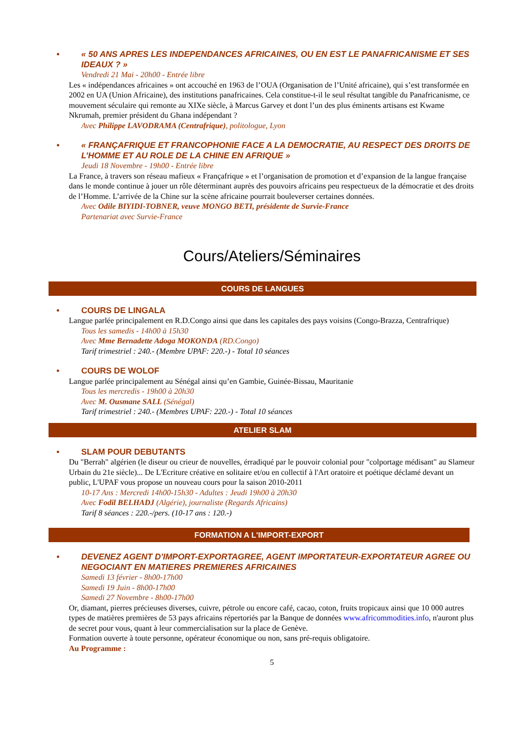• « 50 ANS APRES LES INDEPENDANCES AFRICAINES, OU EN EST LE PANAFRICANISME ET SES IDEAUX ? »
Vendredi 21 Mai - 20h00 - Entrée libre
Les « indépendances africaines » ont accouché en 1963 de l’OUA (Organisation de l’Unité africaine), qui s’est transformée en 2002 en UA (Union Africaine), des institutions panafricaines. Cela constitue-t-il le seul résultat tangible du Panafricanisme, ce mouvement séculaire qui remonte au XIXe siècle, à Marcus Garvey et dont l’un des plus éminents artisans est Kwame Nkrumah, premier président du Ghana indépendant ?
Avec Philippe LAVODRAMA (Centrafrique), politologue, Lyon
• « FRANÇAFRIQUE ET FRANCOPHONIE FACE A LA DEMOCRATIE, AU RESPECT DES DROITS DE L’HOMME ET AU ROLE DE LA CHINE EN AFRIQUE »
Jeudi 18 Novembre - 19h00 - Entrée libre
La France, à travers son réseau mafieux « Françafrique » et l’organisation de promotion et d’expansion de la langue française dans le monde continue à jouer un rôle déterminant auprès des pouvoirs africains peu respectueux de la démocratie et des droits de l’Homme. L’arrivée de la Chine sur la scène africaine pourrait bouleverser certaines données.
Avec Odile BIYIDI-TOBNER, veuve MONGO BETI, présidente de Survie-France
Partenariat avec Survie-France
Cours/Ateliers/Séminaires
COURS DE LANGUES
• COURS DE LINGALA
Langue parlée principalement en R.D.Congo ainsi que dans les capitales des pays voisins (Congo-Brazza, Centrafrique)
Tous les samedis - 14h00 à 15h30
Avec Mme Bernadette Adoga MOKONDA (RD.Congo)
Tarif trimestriel : 240.- (Membre UPAF: 220.-) - Total 10 séances
• COURS DE WOLOF
Langue parlée principalement au Sénégal ainsi qu’en Gambie, Guinée-Bissau, Mauritanie
Tous les mercredis - 19h00 à 20h30
Avec M. Ousmane SALL (Sénégal)
Tarif trimestriel : 240.- (Membres UPAF: 220.-) - Total 10 séances
ATELIER SLAM
• SLAM POUR DEBUTANTS
Du "Berrah" algérien (le diseur ou crieur de nouvelles, érradiqué par le pouvoir colonial pour "colportage médisant" au Slameur Urbain du 21e siècle)... De L'Ecriture créative en solitaire et/ou en collectif à l'Art oratoire et poétique déclamé devant un public, L'UPAF vous propose un nouveau cours pour la saison 2010-2011
10-17 Ans : Mercredi 14h00-15h30 - Adultes : Jeudi 19h00 à 20h30
Avec Fodil BELHADJ (Algérie), journaliste (Regards Africains)
Tarif 8 séances : 220.-/pers. (10-17 ans : 120.-)
FORMATION A L'IMPORT-EXPORT
• DEVENEZ AGENT D'IMPORT-EXPORTAGREE, AGENT IMPORTATEUR-EXPORTATEUR AGREE OU NEGOCIANT EN MATIERES PREMIERES AFRICAINES
Samedi 13 février - 8h00-17h00
Samedi 19 Juin - 8h00-17h00
Samedi 27 Novembre - 8h00-17h00
Or, diamant, pierres précieuses diverses, cuivre, pétrole ou encore café, cacao, coton, fruits tropicaux ainsi que 10 000 autres types de matières premières de 53 pays africains répertoriés par la Banque de données www.africommodities.info, n'auront plus de secret pour vous, quant à leur commercialisation sur la place de Genève.
Formation ouverte à toute personne, opérateur économique ou non, sans pré-requis obligatoire.
Au Programme :
5